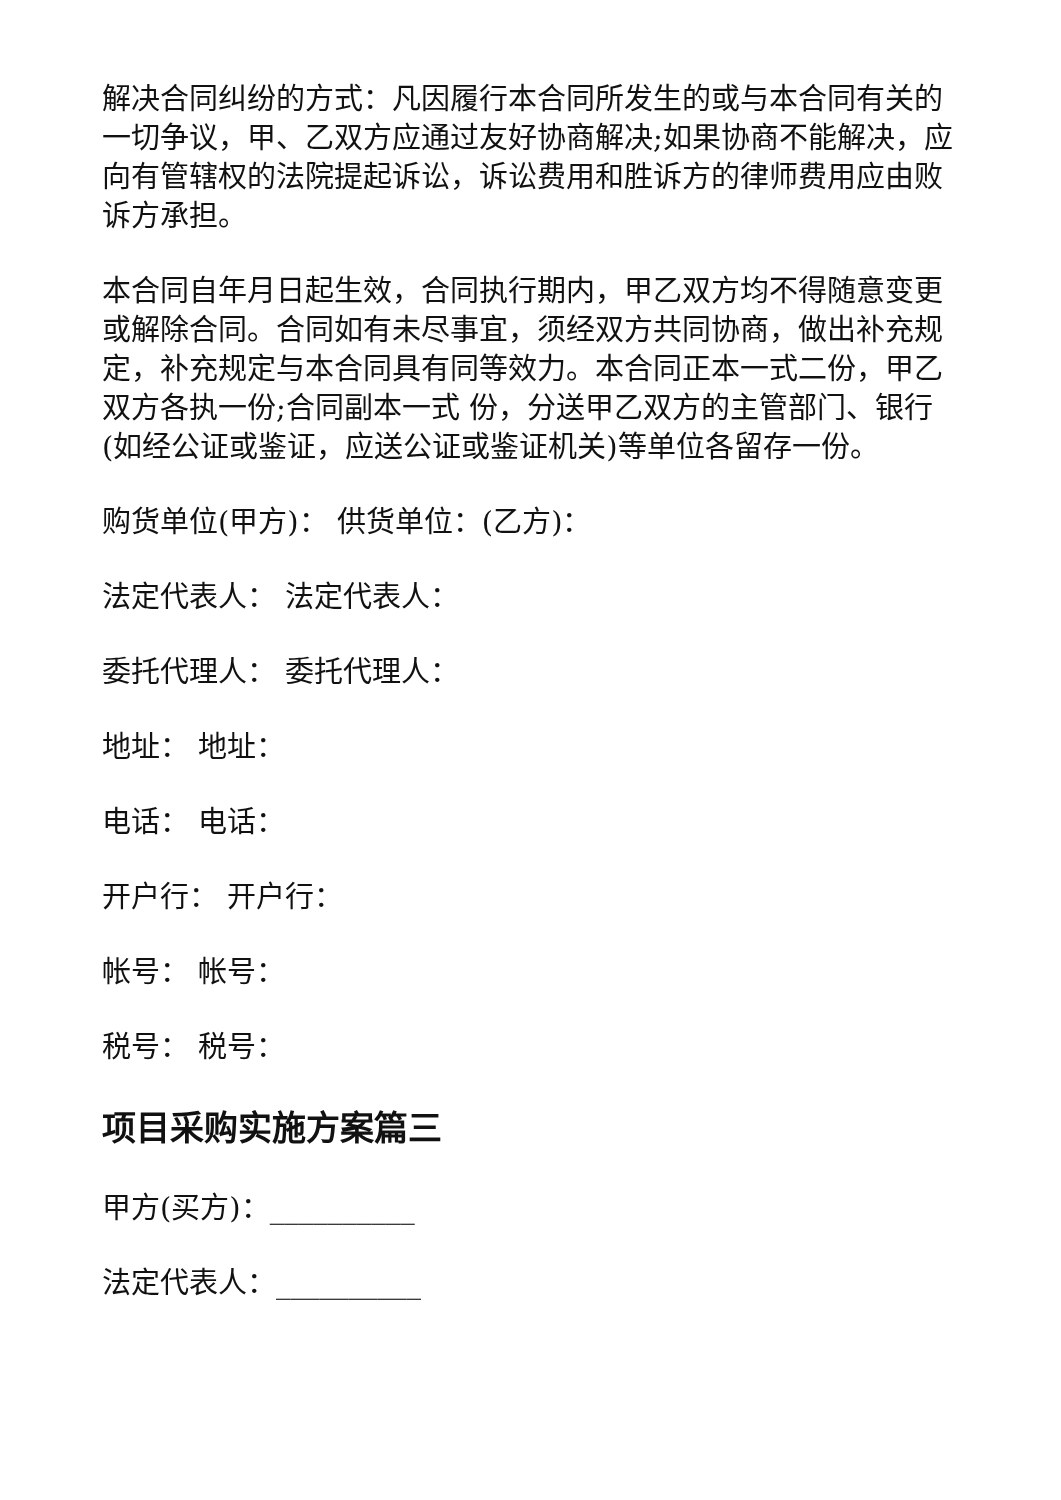解决合同纠纷的方式：凡因履行本合同所发生的或与本合同有关的一切争议，甲、乙双方应通过友好协商解决;如果协商不能解决，应向有管辖权的法院提起诉讼，诉讼费用和胜诉方的律师费用应由败诉方承担。
本合同自年月日起生效，合同执行期内，甲乙双方均不得随意变更或解除合同。合同如有未尽事宜，须经双方共同协商，做出补充规定，补充规定与本合同具有同等效力。本合同正本一式二份，甲乙双方各执一份;合同副本一式 份，分送甲乙双方的主管部门、银行(如经公证或鉴证，应送公证或鉴证机关)等单位各留存一份。
购货单位(甲方)： 供货单位：(乙方)：
法定代表人： 法定代表人：
委托代理人： 委托代理人：
地址： 地址：
电话： 电话：
开户行： 开户行：
帐号： 帐号：
税号： 税号：
项目采购实施方案篇三
甲方(买方)：__________
法定代表人：__________